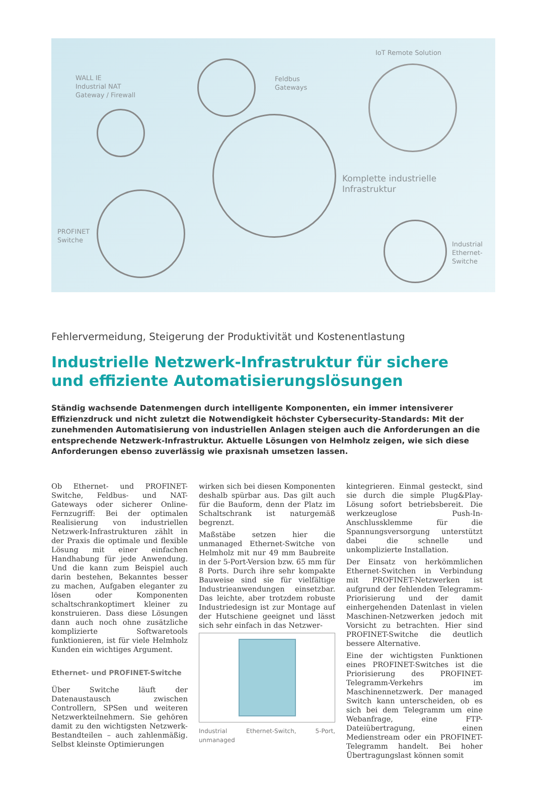WALL IE
Industrial NAT
Gateway / Firewall
Feldbus
Gateways
IoT Remote Solution
Komplette industrielle
Infrastruktur
PROFINET
Switche
Industrial
Ethernet-
Switche
Fehlervermeidung, Steigerung der Produktivität und Kostenentlastung
Industrielle Netzwerk-Infrastruktur für sichere und effiziente Automatisierungslösungen
Ständig wachsende Datenmengen durch intelligente Komponenten, ein immer intensiverer Effizienzdruck und nicht zuletzt die Notwendigkeit höchster Cybersecurity-Standards: Mit der zunehmenden Automatisierung von industriellen Anlagen steigen auch die Anforderungen an die entsprechende Netzwerk-Infrastruktur. Aktuelle Lösungen von Helmholz zeigen, wie sich diese Anforderungen ebenso zuverlässig wie praxisnah umsetzen lassen.
Ob Ethernet- und PROFINET-Switche, Feldbus- und NAT-Gateways oder sicherer Online-Fernzugriff: Bei der optimalen Realisierung von industriellen Netzwerk-Infrastrukturen zählt in der Praxis die optimale und flexible Lösung mit einer einfachen Handhabung für jede Anwendung. Und die kann zum Beispiel auch darin bestehen, Bekanntes besser zu machen, Aufgaben eleganter zu lösen oder Komponenten schaltschrankoptimert kleiner zu konstruieren. Dass diese Lösungen dann auch noch ohne zusätzliche komplizierte Softwaretools funktionieren, ist für viele Helmholz Kunden ein wichtiges Argument.
Ethernet- und PROFINET-Switche
Über Switche läuft der Datenaustausch zwischen Controllern, SPSen und weiteren Netzwerkteilnehmern. Sie gehören damit zu den wichtigsten Netzwerk-Bestandteilen – auch zahlenmäßig. Selbst kleinste Optimierungen
wirken sich bei diesen Komponenten deshalb spürbar aus. Das gilt auch für die Bauform, denn der Platz im Schaltschrank ist naturgemäß begrenzt.
Maßstäbe setzen hier die unmanaged Ethernet-Switche von Helmholz mit nur 49 mm Baubreite in der 5-Port-Version bzw. 65 mm für 8 Ports. Durch ihre sehr kompakte Bauweise sind sie für vielfältige Industrieanwendungen einsetzbar. Das leichte, aber trotzdem robuste Industriedesign ist zur Montage auf der Hutschiene geeignet und lässt sich sehr einfach in das Netzwer-
Industrial Ethernet-Switch, 5-Port, unmanaged
kintegrieren. Einmal gesteckt, sind sie durch die simple Plug&Play-Lösung sofort betriebsbereit. Die werkzeuglose Push-In-Anschlussklemme für die Spannungsversorgung unterstützt dabei die schnelle und unkomplizierte Installation.
Der Einsatz von herkömmlichen Ethernet-Switchen in Verbindung mit PROFINET-Netzwerken ist aufgrund der fehlenden Telegramm-Priorisierung und der damit einhergehenden Datenlast in vielen Maschinen-Netzwerken jedoch mit Vorsicht zu betrachten. Hier sind PROFINET-Switche die deutlich bessere Alternative.
Eine der wichtigsten Funktionen eines PROFINET-Switches ist die Priorisierung des PROFINET-Telegramm-Verkehrs im Maschinennetzwerk. Der managed Switch kann unterscheiden, ob es sich bei dem Telegramm um eine Webanfrage, eine FTP-Dateiübertragung, einen Medienstream oder ein PROFINET-Telegramm handelt. Bei hoher Übertragungslast können somit